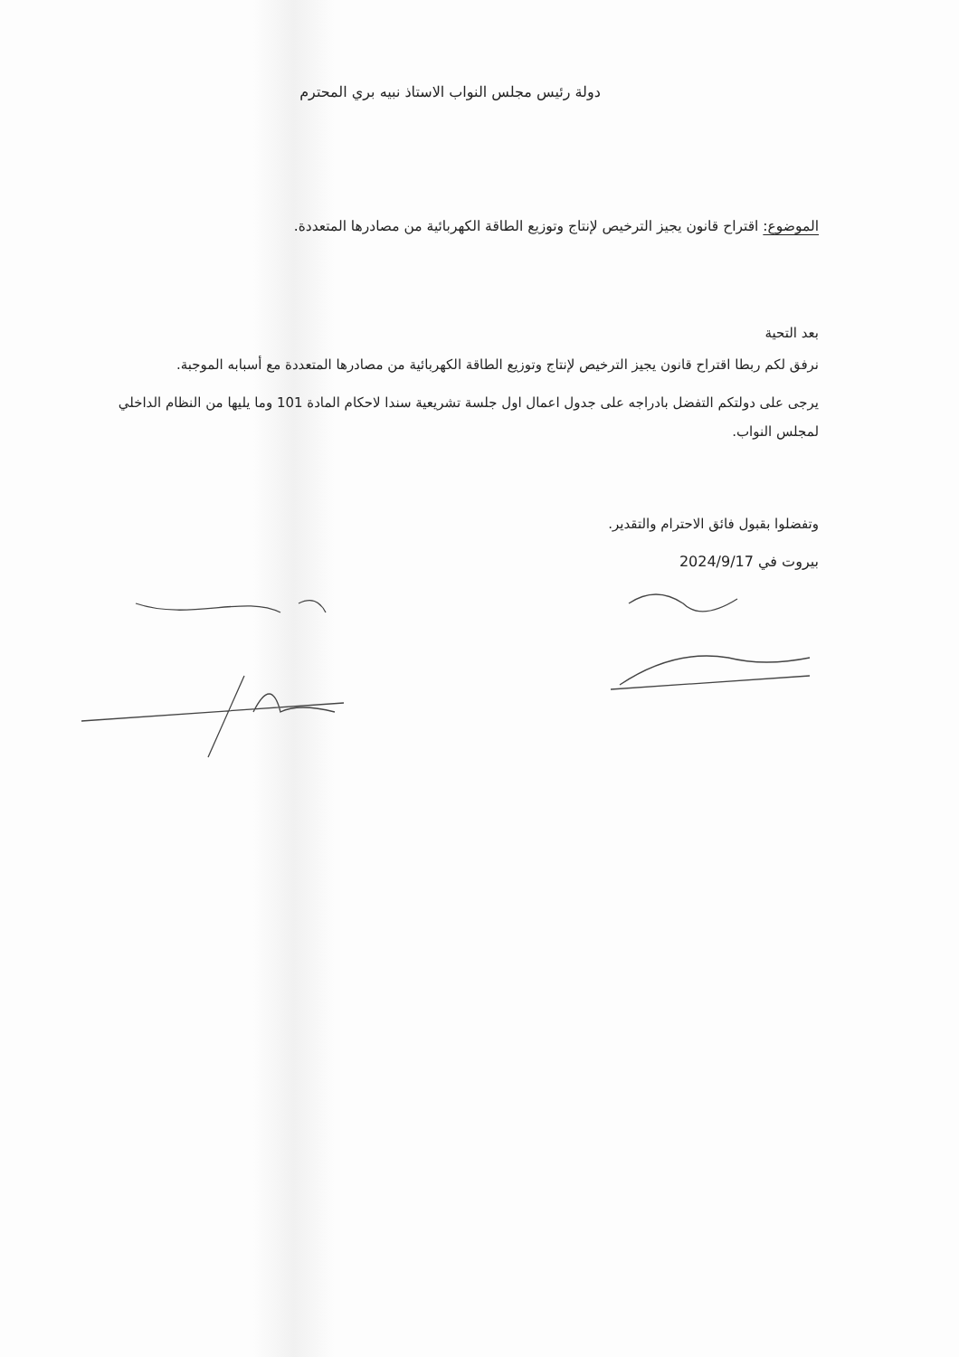دولة رئيس مجلس النواب الاستاذ نبيه بري المحترم
الموضوع: اقتراح قانون يجيز الترخيص لإنتاج وتوزيع الطاقة الكهربائية من مصادرها المتعددة.
بعد التحية
نرفق لكم ربطا اقتراح قانون يجيز الترخيص لإنتاج وتوزيع الطاقة الكهربائية من مصادرها المتعددة مع أسبابه الموجبة.
يرجى على دولتكم التفضل بادراجه على جدول اعمال اول جلسة تشريعية سندا لاحكام المادة 101 وما يليها من النظام الداخلي لمجلس النواب.
وتفضلوا بقبول فائق الاحترام والتقدير.
بيروت في 2024/9/17